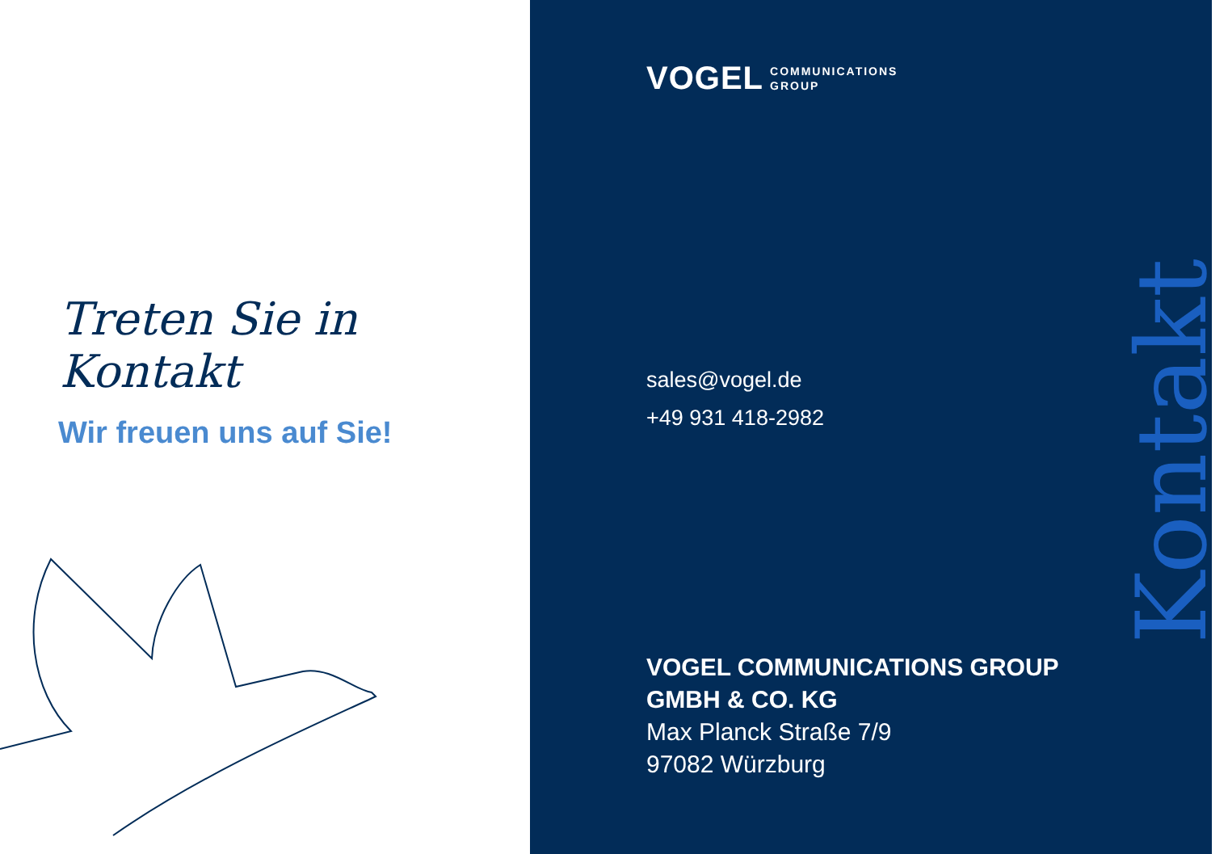Treten Sie in Kontakt
Wir freuen uns auf Sie!
VOGEL COMMUNICATIONS
GROUP
sales@vogel.de
+49 931 418-2982
VOGEL COMMUNICATIONS GROUP
GMBH & CO. KG
Max Planck Straße 7/9
97082 Würzburg
Kontakt